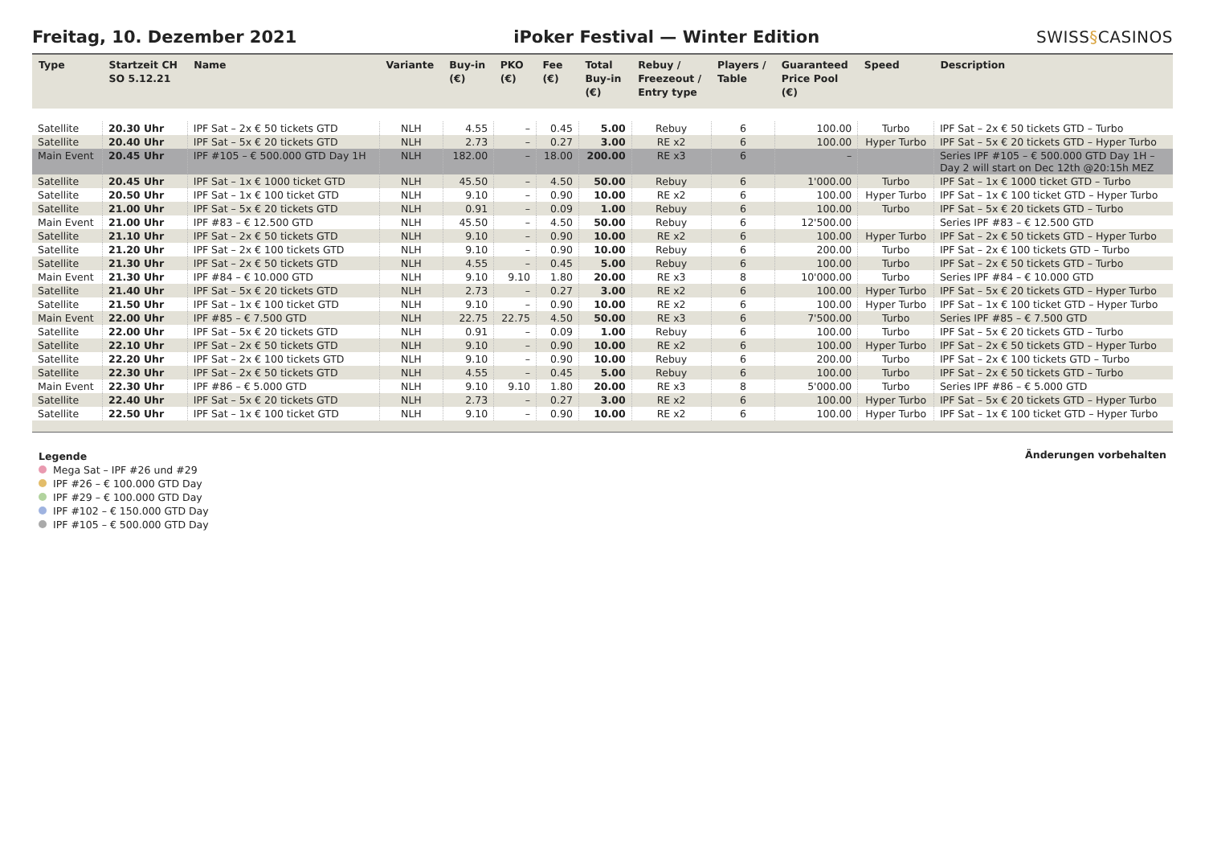Freitag, 10. Dezember 2021
iPoker Festival — Winter Edition
SWISS§CASINOS
| Type | Startzeit CH SO 5.12.21 | Name | Variante | Buy-in (€) | PKO (€) | Fee (€) | Total Buy-in (€) | Rebuy / Freezeout / Entry type | Players / Table | Guaranteed Price Pool (€) | Speed | Description |
| --- | --- | --- | --- | --- | --- | --- | --- | --- | --- | --- | --- | --- |
| Satellite | 20.30 Uhr | IPF Sat – 2x € 50 tickets GTD | NLH | 4.55 | – | 0.45 | 5.00 | Rebuy | 6 | 100.00 | Turbo | IPF Sat – 2x € 50 tickets GTD – Turbo |
| Satellite | 20.40 Uhr | IPF Sat – 5x € 20 tickets GTD | NLH | 2.73 | – | 0.27 | 3.00 | RE x2 | 6 | 100.00 | Hyper Turbo | IPF Sat – 5x € 20 tickets GTD – Hyper Turbo |
| Main Event | 20.45 Uhr | IPF #105 – € 500.000 GTD Day 1H | NLH | 182.00 | – | 18.00 | 200.00 | RE x3 | 6 | – | | Series IPF #105 – € 500.000 GTD Day 1H – Day 2 will start on Dec 12th @20:15h MEZ |
| Satellite | 20.45 Uhr | IPF Sat – 1x € 1000 ticket GTD | NLH | 45.50 | – | 4.50 | 50.00 | Rebuy | 6 | 1'000.00 | Turbo | IPF Sat – 1x € 1000 ticket GTD – Turbo |
| Satellite | 20.50 Uhr | IPF Sat – 1x € 100 ticket GTD | NLH | 9.10 | – | 0.90 | 10.00 | RE x2 | 6 | 100.00 | Hyper Turbo | IPF Sat – 1x € 100 ticket GTD – Hyper Turbo |
| Satellite | 21.00 Uhr | IPF Sat – 5x € 20 tickets GTD | NLH | 0.91 | – | 0.09 | 1.00 | Rebuy | 6 | 100.00 | Turbo | IPF Sat – 5x € 20 tickets GTD – Turbo |
| Main Event | 21.00 Uhr | IPF #83 – € 12.500 GTD | NLH | 45.50 | – | 4.50 | 50.00 | Rebuy | 6 | 12'500.00 | | Series IPF #83 – € 12.500 GTD |
| Satellite | 21.10 Uhr | IPF Sat – 2x € 50 tickets GTD | NLH | 9.10 | – | 0.90 | 10.00 | RE x2 | 6 | 100.00 | Hyper Turbo | IPF Sat – 2x € 50 tickets GTD – Hyper Turbo |
| Satellite | 21.20 Uhr | IPF Sat – 2x € 100 tickets GTD | NLH | 9.10 | – | 0.90 | 10.00 | Rebuy | 6 | 200.00 | Turbo | IPF Sat – 2x € 100 tickets GTD – Turbo |
| Satellite | 21.30 Uhr | IPF Sat – 2x € 50 tickets GTD | NLH | 4.55 | – | 0.45 | 5.00 | Rebuy | 6 | 100.00 | Turbo | IPF Sat – 2x € 50 tickets GTD – Turbo |
| Main Event | 21.30 Uhr | IPF #84 – € 10.000 GTD | NLH | 9.10 | 9.10 | 1.80 | 20.00 | RE x3 | 8 | 10'000.00 | Turbo | Series IPF #84 – € 10.000 GTD |
| Satellite | 21.40 Uhr | IPF Sat – 5x € 20 tickets GTD | NLH | 2.73 | – | 0.27 | 3.00 | RE x2 | 6 | 100.00 | Hyper Turbo | IPF Sat – 5x € 20 tickets GTD – Hyper Turbo |
| Satellite | 21.50 Uhr | IPF Sat – 1x € 100 ticket GTD | NLH | 9.10 | – | 0.90 | 10.00 | RE x2 | 6 | 100.00 | Hyper Turbo | IPF Sat – 1x € 100 ticket GTD – Hyper Turbo |
| Main Event | 22.00 Uhr | IPF #85 – € 7.500 GTD | NLH | 22.75 | 22.75 | 4.50 | 50.00 | RE x3 | 6 | 7'500.00 | Turbo | Series IPF #85 – € 7.500 GTD |
| Satellite | 22.00 Uhr | IPF Sat – 5x € 20 tickets GTD | NLH | 0.91 | – | 0.09 | 1.00 | Rebuy | 6 | 100.00 | Turbo | IPF Sat – 5x € 20 tickets GTD – Turbo |
| Satellite | 22.10 Uhr | IPF Sat – 2x € 50 tickets GTD | NLH | 9.10 | – | 0.90 | 10.00 | RE x2 | 6 | 100.00 | Hyper Turbo | IPF Sat – 2x € 50 tickets GTD – Hyper Turbo |
| Satellite | 22.20 Uhr | IPF Sat – 2x € 100 tickets GTD | NLH | 9.10 | – | 0.90 | 10.00 | Rebuy | 6 | 200.00 | Turbo | IPF Sat – 2x € 100 tickets GTD – Turbo |
| Satellite | 22.30 Uhr | IPF Sat – 2x € 50 tickets GTD | NLH | 4.55 | – | 0.45 | 5.00 | Rebuy | 6 | 100.00 | Turbo | IPF Sat – 2x € 50 tickets GTD – Turbo |
| Main Event | 22.30 Uhr | IPF #86 – € 5.000 GTD | NLH | 9.10 | 9.10 | 1.80 | 20.00 | RE x3 | 8 | 5'000.00 | Turbo | Series IPF #86 – € 5.000 GTD |
| Satellite | 22.40 Uhr | IPF Sat – 5x € 20 tickets GTD | NLH | 2.73 | – | 0.27 | 3.00 | RE x2 | 6 | 100.00 | Hyper Turbo | IPF Sat – 5x € 20 tickets GTD – Hyper Turbo |
| Satellite | 22.50 Uhr | IPF Sat – 1x € 100 ticket GTD | NLH | 9.10 | – | 0.90 | 10.00 | RE x2 | 6 | 100.00 | Hyper Turbo | IPF Sat – 1x € 100 ticket GTD – Hyper Turbo |
Legende
Mega Sat – IPF #26 und #29
IPF #26 – € 100.000 GTD Day
IPF #29 – € 100.000 GTD Day
IPF #102 – € 150.000 GTD Day
IPF #105 – € 500.000 GTD Day
Änderungen vorbehalten